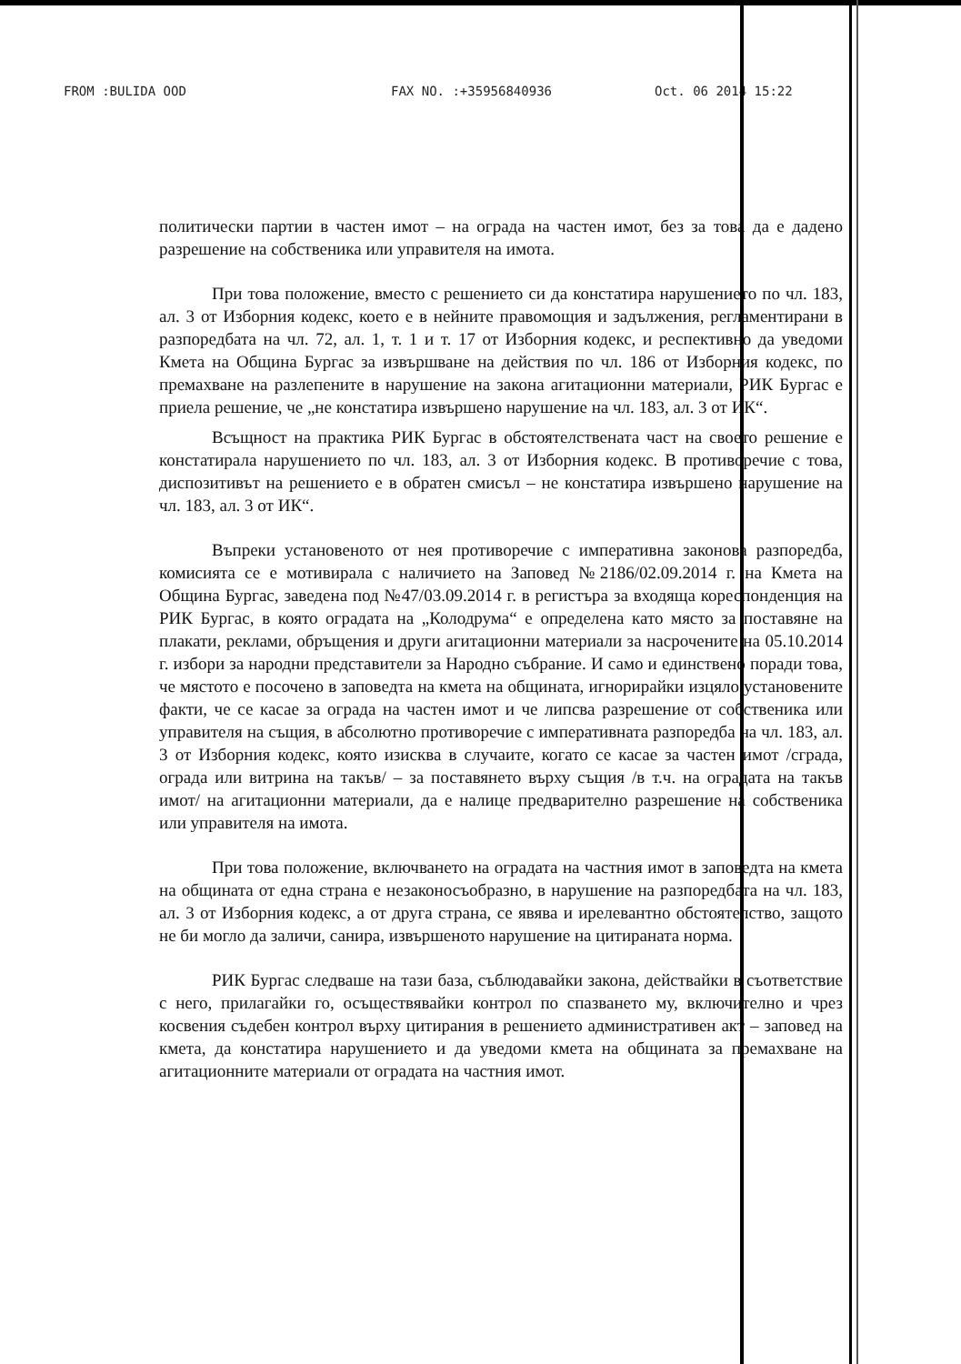FROM :BULIDA OOD FAX NO. :+35956840936 Oct. 06 2014 15:22
политически партии в частен имот – на ограда на частен имот, без за това да е дадено разрешение на собственика или управителя на имота.
При това положение, вместо с решението си да констатира нарушението по чл. 183, ал. 3 от Изборния кодекс, което е в нейните правомощия и задължения, регламентирани в разпоредбата на чл. 72, ал. 1, т. 1 и т. 17 от Изборния кодекс, и респективно да уведоми Кмета на Община Бургас за извършване на действия по чл. 186 от Изборния кодекс, по премахване на разлепените в нарушение на закона агитационни материали, РИК Бургас е приела решение, че „не констатира извършено нарушение на чл. 183, ал. 3 от ИК“.
Всъщност на практика РИК Бургас в обстоятелствената част на своето решение е констатирала нарушението по чл. 183, ал. 3 от Изборния кодекс. В противоречие с това, диспозитивът на решението е в обратен смисъл – не констатира извършено нарушение на чл. 183, ал. 3 от ИК“.
Въпреки установеното от нея противоречие с императивна законова разпоредба, комисията се е мотивирала с наличието на Заповед №2186/02.09.2014 г. на Кмета на Община Бургас, заведена под №47/03.09.2014 г. в регистъра за входяща кореспонденция на РИК Бургас, в която оградата на „Колодрума“ е определена като място за поставяне на плакати, реклами, обръщения и други агитационни материали за насрочените на 05.10.2014 г. избори за народни представители за Народно събрание. И само и единствено поради това, че мястото е посочено в заповедта на кмета на общината, игнорирайки изцяло установените факти, че се касае за ограда на частен имот и че липсва разрешение от собственика или управителя на същия, в абсолютно противоречие с императивната разпоредба на чл. 183, ал. 3 от Изборния кодекс, която изисква в случаите, когато се касае за частен имот /сграда, ограда или витрина на такъв/ – за поставянето върху същия /в т.ч. на оградата на такъв имот/ на агитационни материали, да е налице предварително разрешение на собственика или управителя на имота.
При това положение, включването на оградата на частния имот в заповедта на кмета на общината от една страна е незаконосъобразно, в нарушение на разпоредбата на чл. 183, ал. 3 от Изборния кодекс, а от друга страна, се явява и ирелевантно обстоятелство, защото не би могло да заличи, санира, извършеното нарушение на цитираната норма.
РИК Бургас следваше на тази база, съблюдавайки закона, действайки в съответствие с него, прилагайки го, осъществявайки контрол по спазването му, включително и чрез косвения съдебен контрол върху цитирания в решението административен акт – заповед на кмета, да констатира нарушението и да уведоми кмета на общината за премахване на агитационните материали от оградата на частния имот.